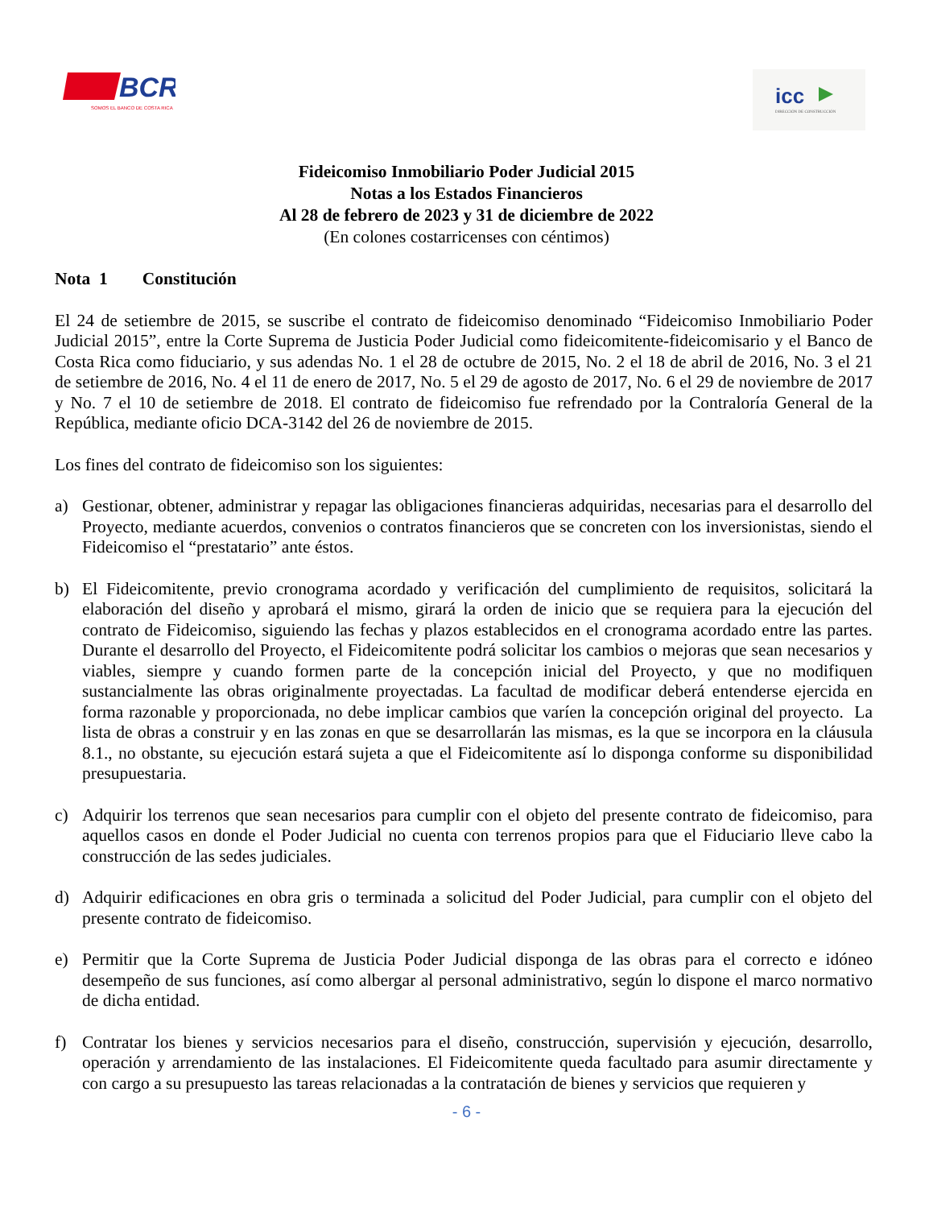BCR
SOMOS EL BANCO DE COSTA RICA
icc
DIRECCIÓN DE CONSTRUCCIÓN
Fideicomiso Inmobiliario Poder Judicial 2015
Notas a los Estados Financieros
Al 28 de febrero de 2023 y 31 de diciembre de 2022
(En colones costarricenses con céntimos)
Nota 1 Constitución
El 24 de setiembre de 2015, se suscribe el contrato de fideicomiso denominado “Fideicomiso Inmobiliario Poder Judicial 2015”, entre la Corte Suprema de Justicia Poder Judicial como fideicomitente-fideicomisario y el Banco de Costa Rica como fiduciario, y sus adendas No. 1 el 28 de octubre de 2015, No. 2 el 18 de abril de 2016, No. 3 el 21 de setiembre de 2016, No. 4 el 11 de enero de 2017, No. 5 el 29 de agosto de 2017, No. 6 el 29 de noviembre de 2017 y No. 7 el 10 de setiembre de 2018. El contrato de fideicomiso fue refrendado por la Contraloría General de la República, mediante oficio DCA-3142 del 26 de noviembre de 2015.
Los fines del contrato de fideicomiso son los siguientes:
a) Gestionar, obtener, administrar y repagar las obligaciones financieras adquiridas, necesarias para el desarrollo del Proyecto, mediante acuerdos, convenios o contratos financieros que se concreten con los inversionistas, siendo el Fideicomiso el “prestatario” ante éstos.
b) El Fideicomitente, previo cronograma acordado y verificación del cumplimiento de requisitos, solicitará la elaboración del diseño y aprobará el mismo, girará la orden de inicio que se requiera para la ejecución del contrato de Fideicomiso, siguiendo las fechas y plazos establecidos en el cronograma acordado entre las partes. Durante el desarrollo del Proyecto, el Fideicomitente podrá solicitar los cambios o mejoras que sean necesarios y viables, siempre y cuando formen parte de la concepción inicial del Proyecto, y que no modifiquen sustancialmente las obras originalmente proyectadas. La facultad de modificar deberá entenderse ejercida en forma razonable y proporcionada, no debe implicar cambios que varíen la concepción original del proyecto. La lista de obras a construir y en las zonas en que se desarrollarán las mismas, es la que se incorpora en la cláusula 8.1., no obstante, su ejecución estará sujeta a que el Fideicomitente así lo disponga conforme su disponibilidad presupuestaria.
c) Adquirir los terrenos que sean necesarios para cumplir con el objeto del presente contrato de fideicomiso, para aquellos casos en donde el Poder Judicial no cuenta con terrenos propios para que el Fiduciario lleve cabo la construcción de las sedes judiciales.
d) Adquirir edificaciones en obra gris o terminada a solicitud del Poder Judicial, para cumplir con el objeto del presente contrato de fideicomiso.
e) Permitir que la Corte Suprema de Justicia Poder Judicial disponga de las obras para el correcto e idóneo desempeño de sus funciones, así como albergar al personal administrativo, según lo dispone el marco normativo de dicha entidad.
f) Contratar los bienes y servicios necesarios para el diseño, construcción, supervisión y ejecución, desarrollo, operación y arrendamiento de las instalaciones. El Fideicomitente queda facultado para asumir directamente y con cargo a su presupuesto las tareas relacionadas a la contratación de bienes y servicios que requieren y
- 6 -